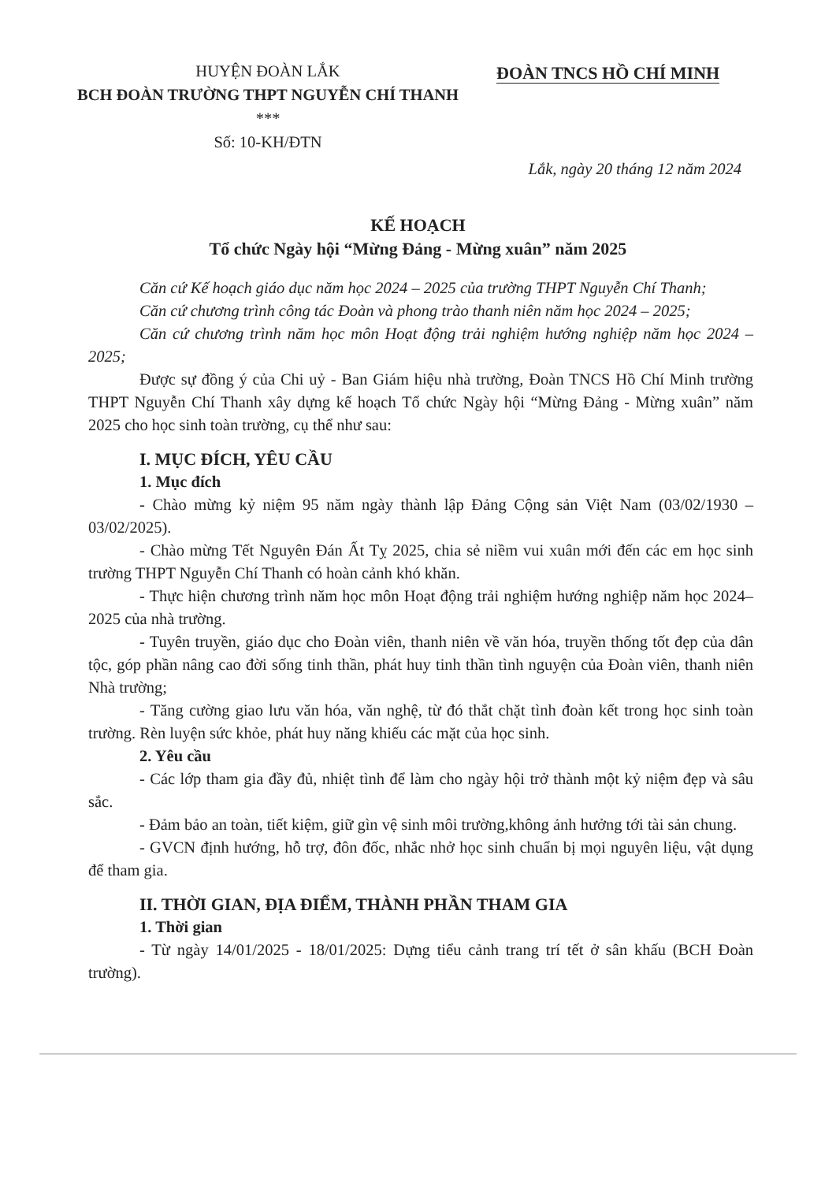HUYỆN ĐOÀN LẮK
BCH ĐOÀN TRƯỜNG THPT NGUYỄN CHÍ THANH
***
Số: 10-KH/ĐTN
ĐOÀN TNCS HỒ CHÍ MINH
Lắk, ngày 20 tháng 12 năm 2024
KẾ HOẠCH
Tổ chức Ngày hội “Mừng Đảng - Mừng xuân” năm 2025
Căn cứ Kế hoạch giáo dục năm học 2024 – 2025 của trường THPT Nguyễn Chí Thanh;
Căn cứ chương trình công tác Đoàn và phong trào thanh niên năm học 2024 – 2025;
Căn cứ chương trình năm học môn Hoạt động trải nghiệm hướng nghiệp năm học 2024 – 2025;
Được sự đồng ý của Chi uỷ - Ban Giám hiệu nhà trường, Đoàn TNCS Hồ Chí Minh trường THPT Nguyễn Chí Thanh xây dựng kế hoạch Tổ chức Ngày hội “Mừng Đảng - Mừng xuân” năm 2025 cho học sinh toàn trường, cụ thể như sau:
I. MỤC ĐÍCH, YÊU CẦU
1. Mục đích
- Chào mừng kỷ niệm 95 năm ngày thành lập Đảng Cộng sản Việt Nam (03/02/1930 – 03/02/2025).
- Chào mừng Tết Nguyên Đán Ất Tỵ 2025, chia sẻ niềm vui xuân mới đến các em học sinh trường THPT Nguyễn Chí Thanh có hoàn cảnh khó khăn.
- Thực hiện chương trình năm học môn Hoạt động trải nghiệm hướng nghiệp năm học 2024– 2025 của nhà trường.
- Tuyên truyền, giáo dục cho Đoàn viên, thanh niên về văn hóa, truyền thống tốt đẹp của dân tộc, góp phần nâng cao đời sống tinh thần, phát huy tinh thần tình nguyện của Đoàn viên, thanh niên Nhà trường;
- Tăng cường giao lưu văn hóa, văn nghệ, từ đó thắt chặt tình đoàn kết trong học sinh toàn trường. Rèn luyện sức khỏe, phát huy năng khiếu các mặt của học sinh.
2. Yêu cầu
- Các lớp tham gia đầy đủ, nhiệt tình để làm cho ngày hội trở thành một kỷ niệm đẹp và sâu sắc.
- Đảm bảo an toàn, tiết kiệm, giữ gìn vệ sinh môi trường,không ảnh hưởng tới tài sản chung.
- GVCN định hướng, hỗ trợ, đôn đốc, nhắc nhở học sinh chuẩn bị mọi nguyên liệu, vật dụng để tham gia.
II. THỜI GIAN, ĐỊA ĐIỂM, THÀNH PHẦN THAM GIA
1. Thời gian
- Từ ngày 14/01/2025 - 18/01/2025: Dựng tiểu cảnh trang trí tết ở sân khấu (BCH Đoàn trường).